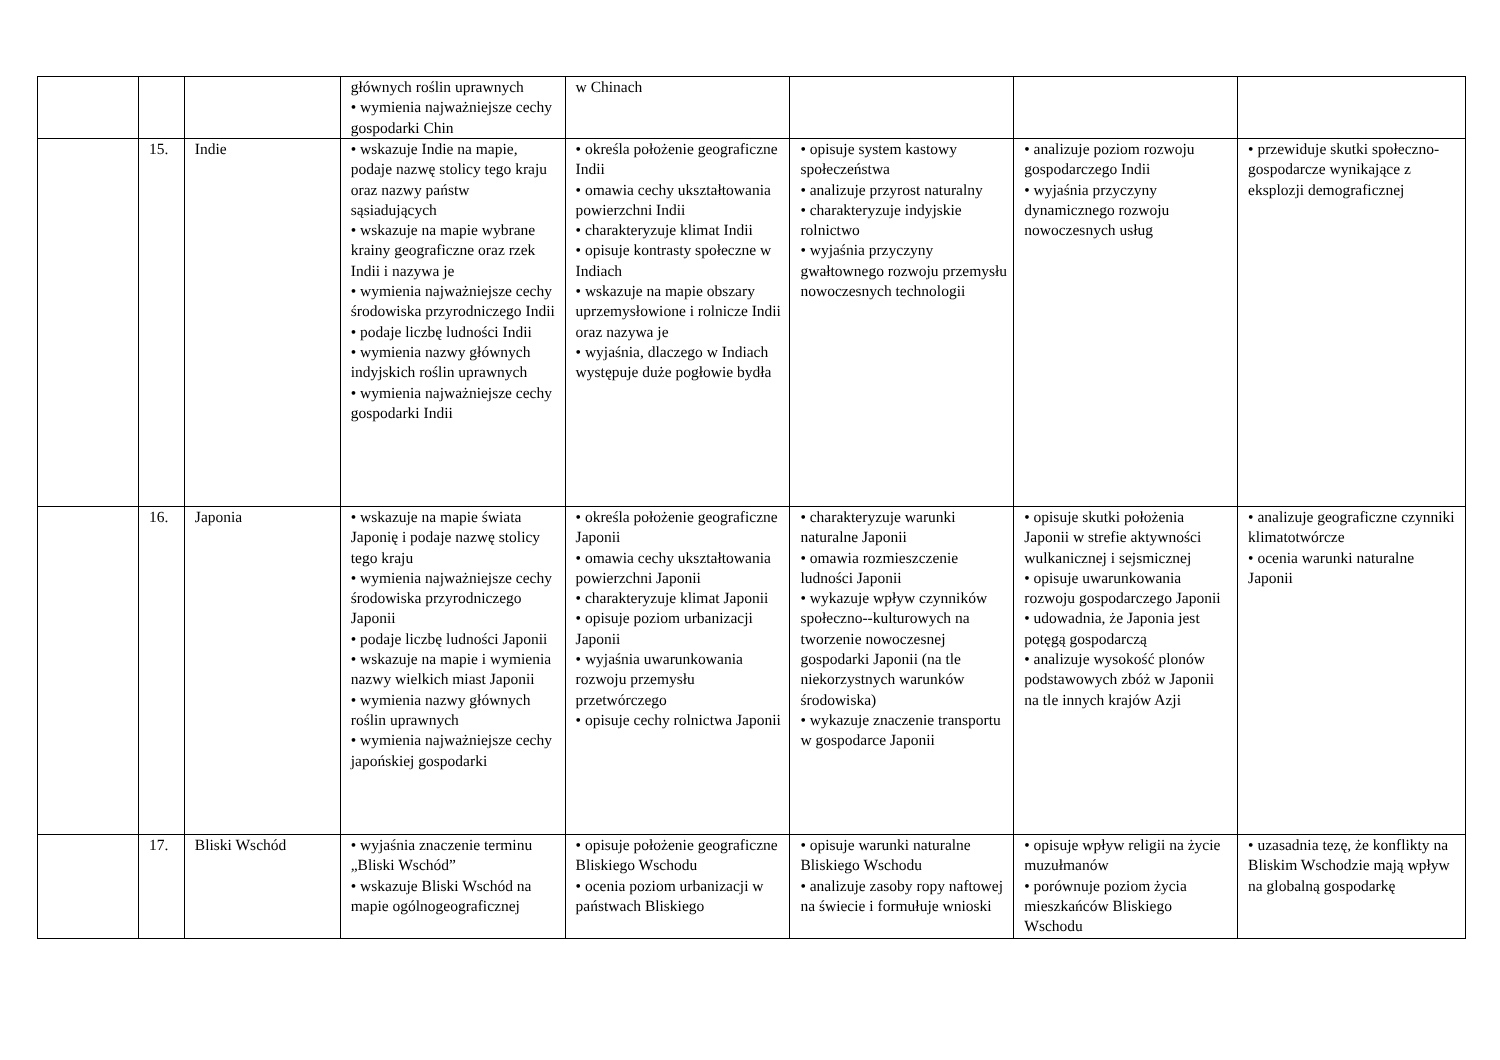| | | | głównych roślin uprawnych • wymienia najważniejsze cechy gospodarki Chin | w Chinach | | | |
| | 15. | Indie | • wskazuje Indie na mapie, podaje nazwę stolicy tego kraju oraz nazwy państw sąsiadujących • wskazuje na mapie wybrane krainy geograficzne oraz rzek Indii i nazywa je • wymienia najważniejsze cechy środowiska przyrodniczego Indii • podaje liczbę ludności Indii • wymienia nazwy głównych indyjskich roślin uprawnych • wymienia najważniejsze cechy gospodarki Indii | • określa położenie geograficzne Indii • omawia cechy ukształtowania powierzchni Indii • charakteryzuje klimat Indii • opisuje kontrasty społeczne w Indiach • wskazuje na mapie obszary uprzemysłowione i rolnicze Indii oraz nazywa je • wyjaśnia, dlaczego w Indiach występuje duże pogłowie bydła | • opisuje system kastowy społeczeństwa • analizuje przyrost naturalny • charakteryzuje indyjskie rolnictwo • wyjaśnia przyczyny gwałtownego rozwoju przemysłu nowoczesnych technologii | • analizuje poziom rozwoju gospodarczego Indii • wyjaśnia przyczyny dynamicznego rozwoju nowoczesnych usług | • przewiduje skutki społeczno-gospodarcze wynikające z eksplozji demograficznej |
| | 16. | Japonia | • wskazuje na mapie świata Japonię i podaje nazwę stolicy tego kraju • wymienia najważniejsze cechy środowiska przyrodniczego Japonii • podaje liczbę ludności Japonii • wskazuje na mapie i wymienia nazwy wielkich miast Japonii • wymienia nazwy głównych roślin uprawnych • wymienia najważniejsze cechy japońskiej gospodarki | • określa położenie geograficzne Japonii • omawia cechy ukształtowania powierzchni Japonii • charakteryzuje klimat Japonii • opisuje poziom urbanizacji Japonii • wyjaśnia uwarunkowania rozwoju przemysłu przetwórczego • opisuje cechy rolnictwa Japonii | • charakteryzuje warunki naturalne Japonii • omawia rozmieszczenie ludności Japonii • wykazuje wpływ czynników społeczno--kulturowych na tworzenie nowoczesnej gospodarki Japonii (na tle niekorzystnych warunków środowiska) • wykazuje znaczenie transportu w gospodarce Japonii | • opisuje skutki położenia Japonii w strefie aktywności wulkanicznej i sejsmicznej • opisuje uwarunkowania rozwoju gospodarczego Japonii • udowadnia, że Japonia jest potęgą gospodarczą • analizuje wysokość plonów podstawowych zbóż w Japonii na tle innych krajów Azji | • analizuje geograficzne czynniki klimatotwórcze • ocenia warunki naturalne Japonii |
| | 17. | Bliski Wschód | • wyjaśnia znaczenie terminu „Bliski Wschód” • wskazuje Bliski Wschód na mapie ogólnogeograficznej | • opisuje położenie geograficzne Bliskiego Wschodu • ocenia poziom urbanizacji w państwach Bliskiego | • opisuje warunki naturalne Bliskiego Wschodu • analizuje zasoby ropy naftowej na świecie i formułuje wnioski | • opisuje wpływ religii na życie muzułmanów • porównuje poziom życia mieszkańców Bliskiego Wschodu | • uzasadnia tezę, że konflikty na Bliskim Wschodzie mają wpływ na globalną gospodarkę |